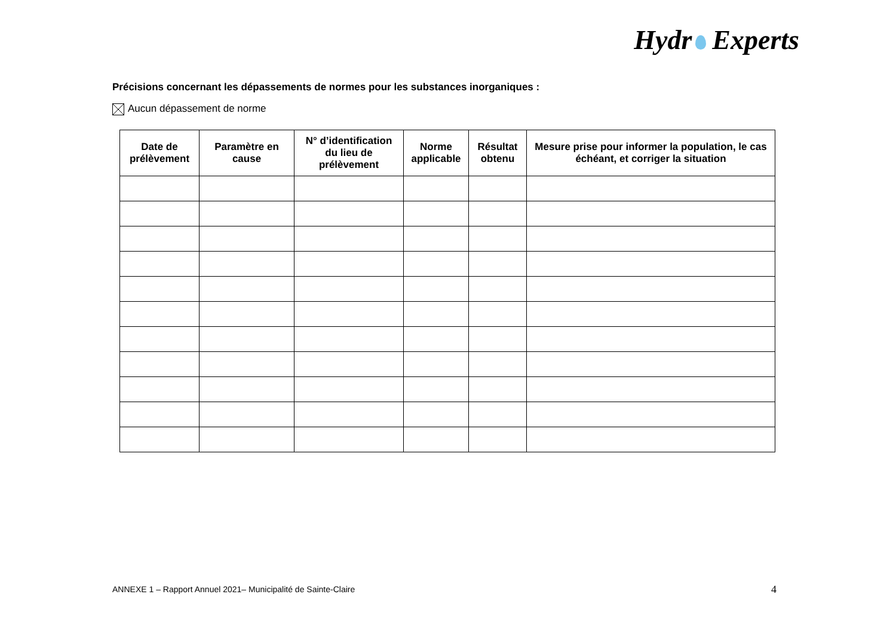Hydr Experts
Précisions concernant les dépassements de normes pour les substances inorganiques :
Aucun dépassement de norme
| Date de prélèvement | Paramètre en cause | N° d’identification du lieu de prélèvement | Norme applicable | Résultat obtenu | Mesure prise pour informer la population, le cas échéant, et corriger la situation |
| --- | --- | --- | --- | --- | --- |
ANNEXE 1 – Rapport Annuel 2021– Municipalité de Sainte-Claire
4